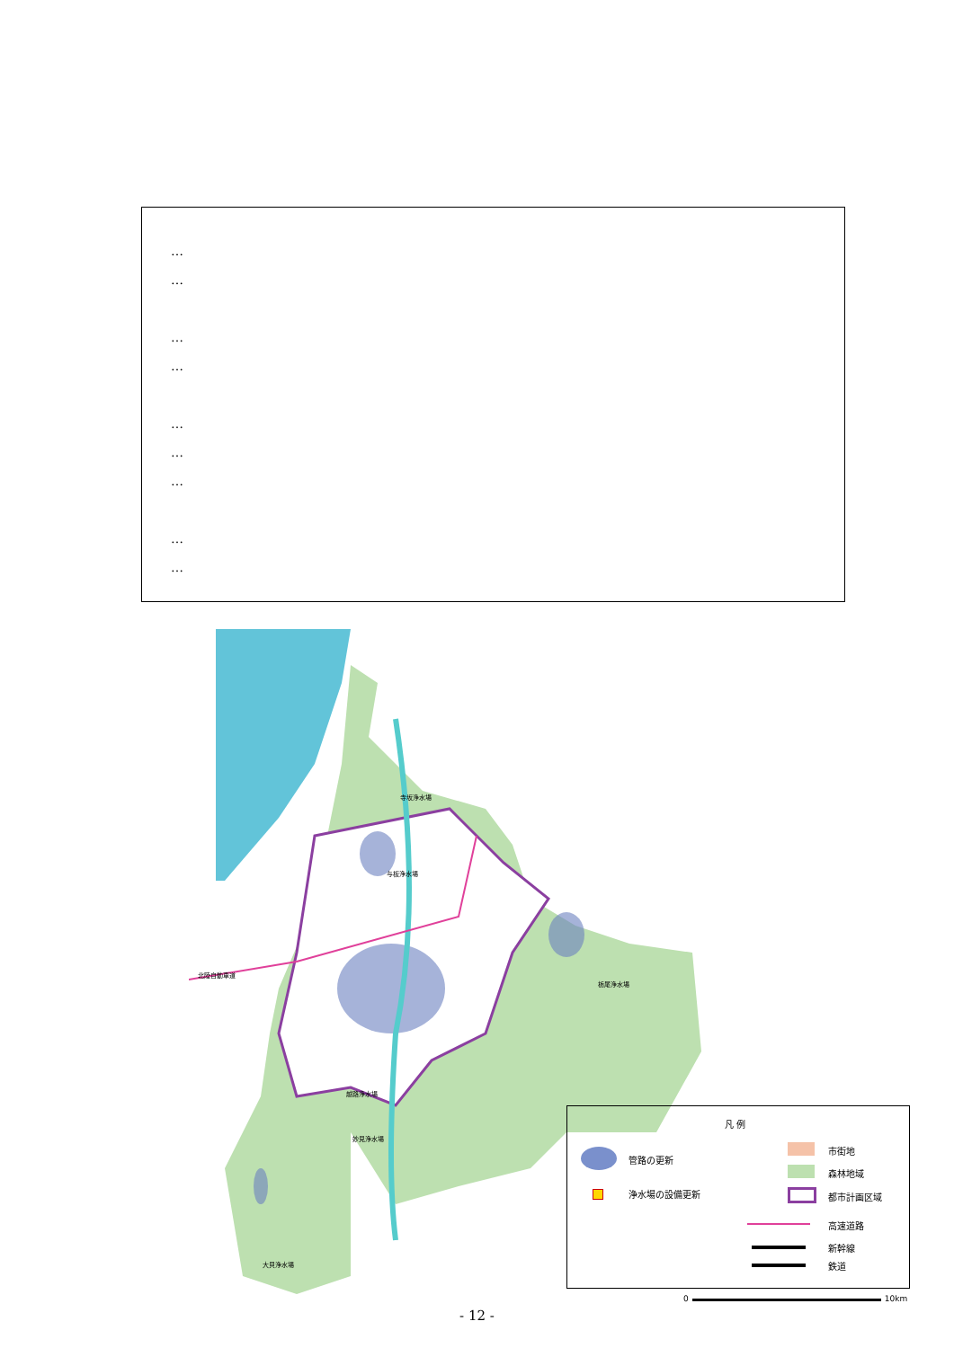…
…
…
…
…
…
…
…
…
寺坂浄水場
与板浄水場
越路浄水場
妙見浄水場
栃尾浄水場
大貝浄水場
北陸自動車道
凡 例
管路の更新
浄水場の設備更新
市街地
森林地域
都市計画区域
高速道路
新幹線
鉄道
0 10km
- 12 -